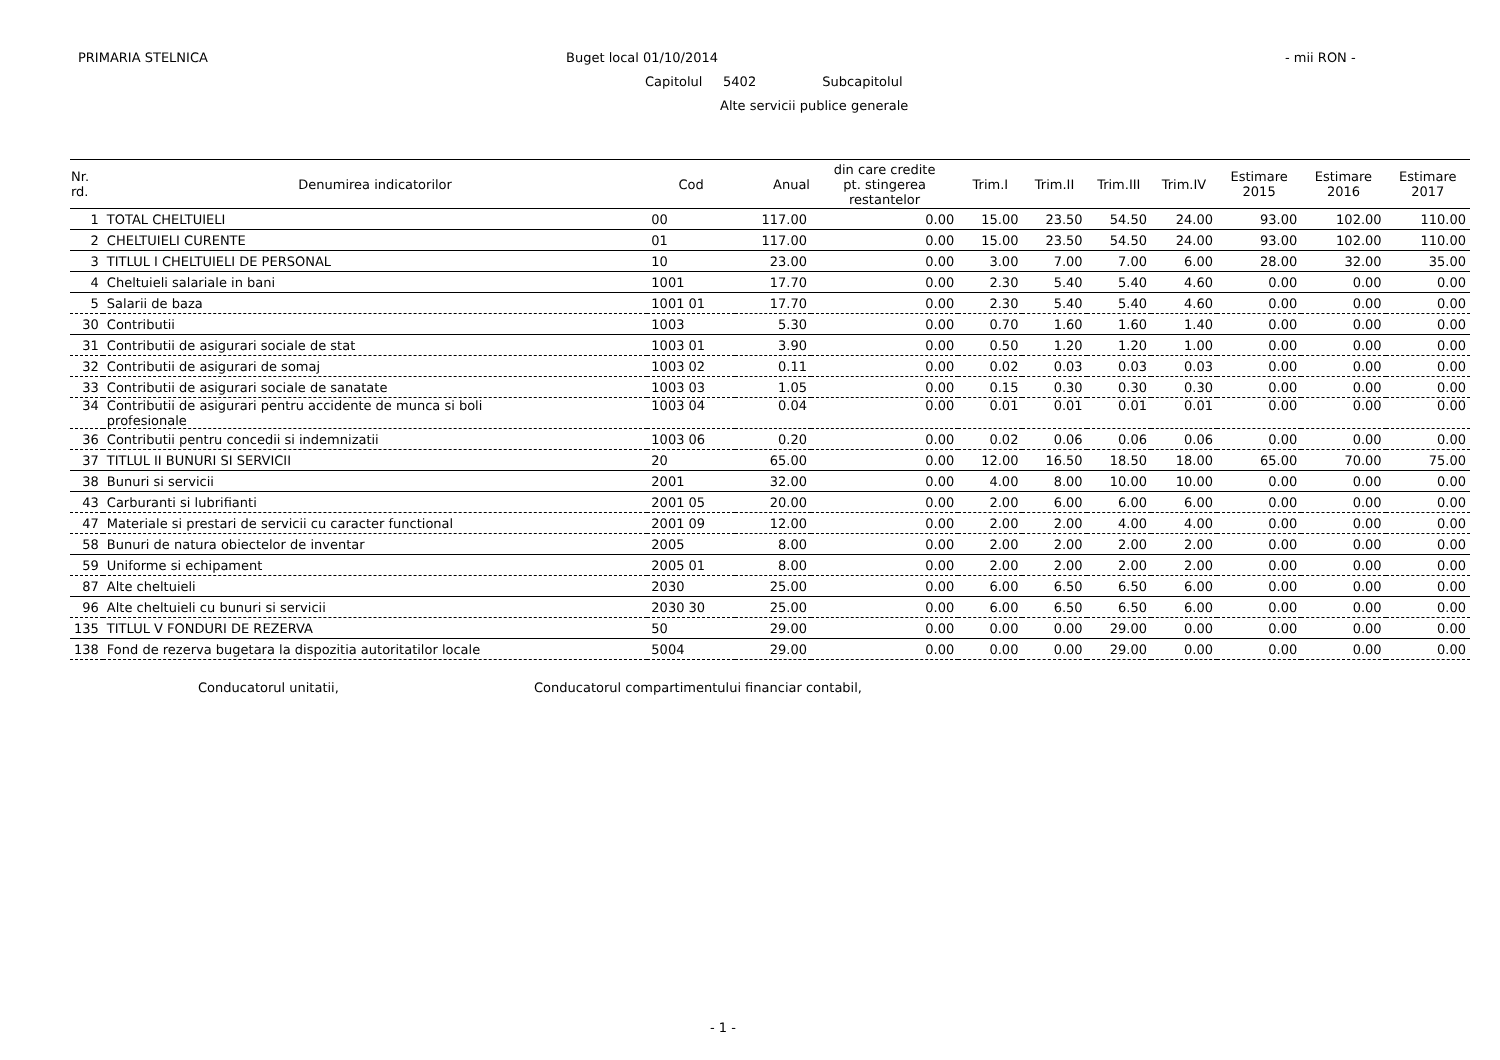PRIMARIA STELNICA Buget local 01/10/2014 - mii RON -
Capitolul 5402 Subcapitolul
Alte servicii publice generale
| Nr. rd. | Denumirea indicatorilor | Cod | Anual | din care credite pt. stingerea restantelor | Trim.I | Trim.II | Trim.III | Trim.IV | Estimare 2015 | Estimare 2016 | Estimare 2017 |
| --- | --- | --- | --- | --- | --- | --- | --- | --- | --- | --- | --- |
| 1 | TOTAL CHELTUIELI | 00 | 117.00 | 0.00 | 15.00 | 23.50 | 54.50 | 24.00 | 93.00 | 102.00 | 110.00 |
| 2 | CHELTUIELI CURENTE | 01 | 117.00 | 0.00 | 15.00 | 23.50 | 54.50 | 24.00 | 93.00 | 102.00 | 110.00 |
| 3 | TITLUL I CHELTUIELI DE PERSONAL | 10 | 23.00 | 0.00 | 3.00 | 7.00 | 7.00 | 6.00 | 28.00 | 32.00 | 35.00 |
| 4 | Cheltuieli salariale in bani | 1001 | 17.70 | 0.00 | 2.30 | 5.40 | 5.40 | 4.60 | 0.00 | 0.00 | 0.00 |
| 5 | Salarii de baza | 1001 01 | 17.70 | 0.00 | 2.30 | 5.40 | 5.40 | 4.60 | 0.00 | 0.00 | 0.00 |
| 30 | Contributii | 1003 | 5.30 | 0.00 | 0.70 | 1.60 | 1.60 | 1.40 | 0.00 | 0.00 | 0.00 |
| 31 | Contributii de asigurari sociale de stat | 1003 01 | 3.90 | 0.00 | 0.50 | 1.20 | 1.20 | 1.00 | 0.00 | 0.00 | 0.00 |
| 32 | Contributii de asigurari de somaj | 1003 02 | 0.11 | 0.00 | 0.02 | 0.03 | 0.03 | 0.03 | 0.00 | 0.00 | 0.00 |
| 33 | Contributii de asigurari sociale de sanatate | 1003 03 | 1.05 | 0.00 | 0.15 | 0.30 | 0.30 | 0.30 | 0.00 | 0.00 | 0.00 |
| 34 | Contributii de asigurari pentru accidente de munca si boli profesionale | 1003 04 | 0.04 | 0.00 | 0.01 | 0.01 | 0.01 | 0.01 | 0.00 | 0.00 | 0.00 |
| 36 | Contributii pentru concedii si indemnizatii | 1003 06 | 0.20 | 0.00 | 0.02 | 0.06 | 0.06 | 0.06 | 0.00 | 0.00 | 0.00 |
| 37 | TITLUL II BUNURI SI SERVICII | 20 | 65.00 | 0.00 | 12.00 | 16.50 | 18.50 | 18.00 | 65.00 | 70.00 | 75.00 |
| 38 | Bunuri si servicii | 2001 | 32.00 | 0.00 | 4.00 | 8.00 | 10.00 | 10.00 | 0.00 | 0.00 | 0.00 |
| 43 | Carburanti si lubrifianti | 2001 05 | 20.00 | 0.00 | 2.00 | 6.00 | 6.00 | 6.00 | 0.00 | 0.00 | 0.00 |
| 47 | Materiale si prestari de servicii cu caracter functional | 2001 09 | 12.00 | 0.00 | 2.00 | 2.00 | 4.00 | 4.00 | 0.00 | 0.00 | 0.00 |
| 58 | Bunuri de natura obiectelor de inventar | 2005 | 8.00 | 0.00 | 2.00 | 2.00 | 2.00 | 2.00 | 0.00 | 0.00 | 0.00 |
| 59 | Uniforme si echipament | 2005 01 | 8.00 | 0.00 | 2.00 | 2.00 | 2.00 | 2.00 | 0.00 | 0.00 | 0.00 |
| 87 | Alte cheltuieli | 2030 | 25.00 | 0.00 | 6.00 | 6.50 | 6.50 | 6.00 | 0.00 | 0.00 | 0.00 |
| 96 | Alte cheltuieli cu bunuri si servicii | 2030 30 | 25.00 | 0.00 | 6.00 | 6.50 | 6.50 | 6.00 | 0.00 | 0.00 | 0.00 |
| 135 | TITLUL V FONDURI DE REZERVA | 50 | 29.00 | 0.00 | 0.00 | 0.00 | 29.00 | 0.00 | 0.00 | 0.00 | 0.00 |
| 138 | Fond de rezerva bugetara la dispozitia autoritatilor locale | 5004 | 29.00 | 0.00 | 0.00 | 0.00 | 29.00 | 0.00 | 0.00 | 0.00 | 0.00 |
Conducatorul unitatii,
Conducatorul compartimentului financiar contabil,
- 1 -